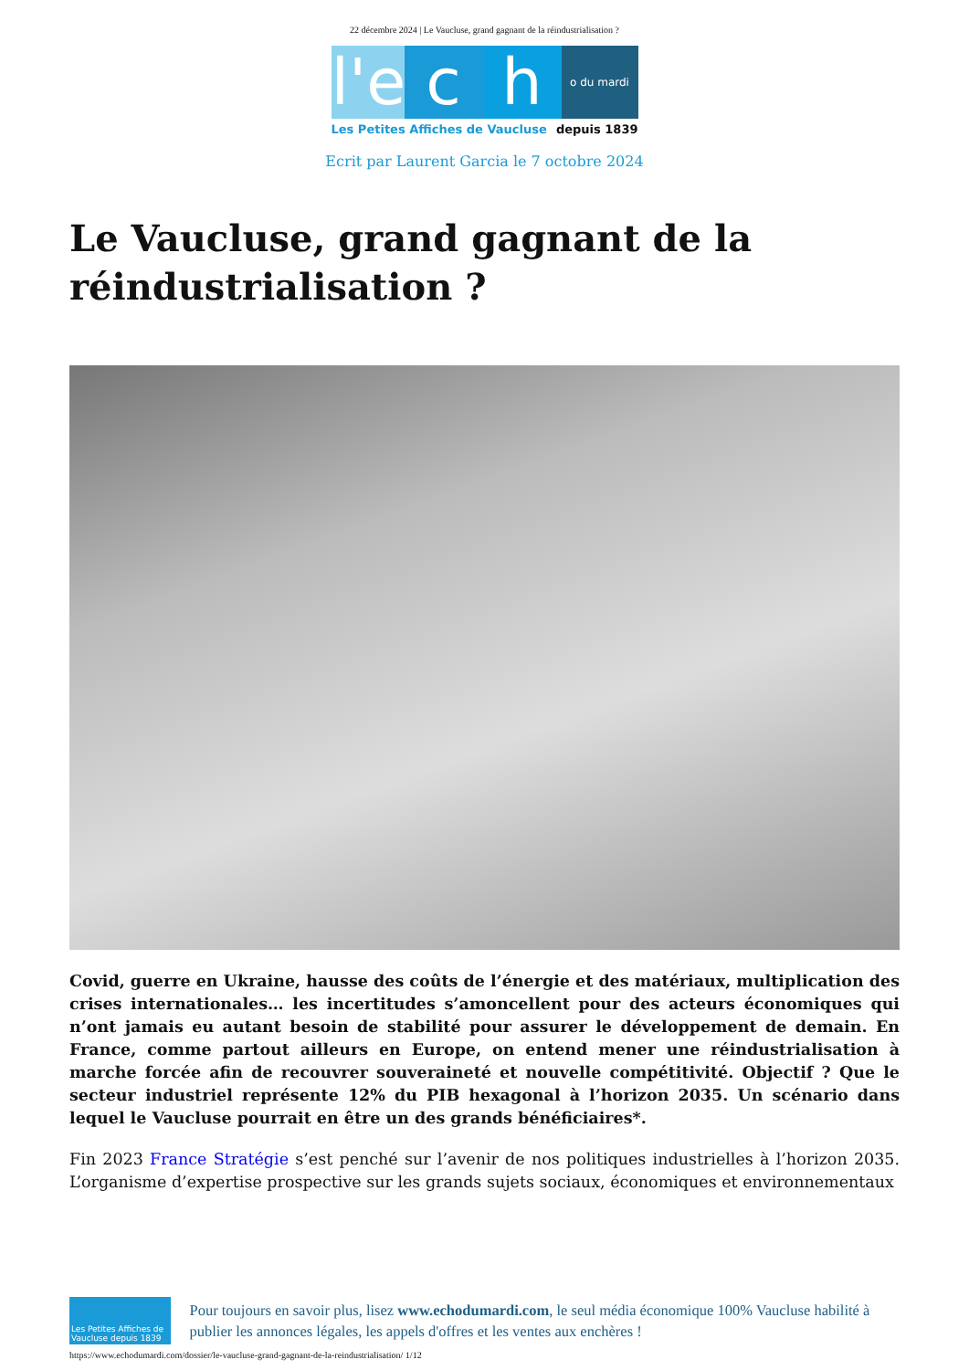22 décembre 2024 | Le Vaucluse, grand gagnant de la réindustrialisation ?
l'e
c
h
o du mardi
Les Petites Affiches de Vaucluse depuis 1839
Ecrit par Laurent Garcia le 7 octobre 2024
Le Vaucluse, grand gagnant de la réindustrialisation ?
Covid, guerre en Ukraine, hausse des coûts de l’énergie et des matériaux, multiplication des crises internationales… les incertitudes s’amoncellent pour des acteurs économiques qui n’ont jamais eu autant besoin de stabilité pour assurer le développement de demain. En France, comme partout ailleurs en Europe, on entend mener une réindustrialisation à marche forcée afin de recouvrer souveraineté et nouvelle compétitivité. Objectif ? Que le secteur industriel représente 12% du PIB hexagonal à l’horizon 2035. Un scénario dans lequel le Vaucluse pourrait en être un des grands bénéficiaires*.
Fin 2023 France Stratégie s’est penché sur l’avenir de nos politiques industrielles à l’horizon 2035. L’organisme d’expertise prospective sur les grands sujets sociaux, économiques et environnementaux
Les Petites Affiches de Vaucluse depuis 1839
Pour toujours en savoir plus, lisez www.echodumardi.com, le seul média économique 100% Vaucluse habilité à publier les annonces légales, les appels d'offres et les ventes aux enchères !
https://www.echodumardi.com/dossier/le-vaucluse-grand-gagnant-de-la-reindustrialisation/ 1/12